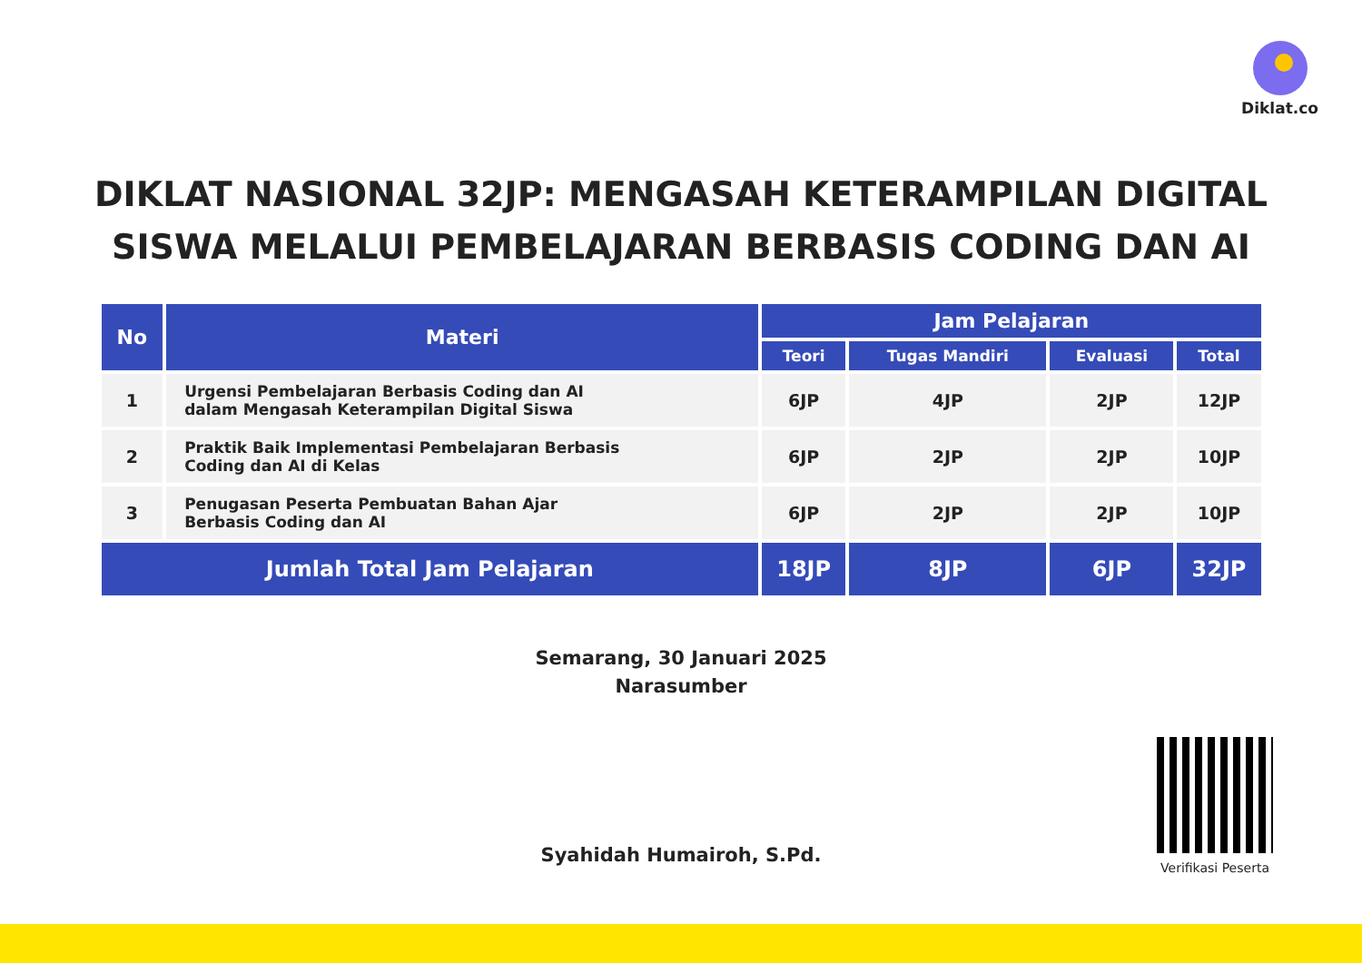Diklat.co
DIKLAT NASIONAL 32JP: MENGASAH KETERAMPILAN DIGITAL
SISWA MELALUI PEMBELAJARAN BERBASIS CODING DAN AI
| No | Materi | Jam Pelajaran | | | |
| --- | --- | --- | --- | --- | --- |
| | | Teori | Tugas Mandiri | Evaluasi | Total |
| 1 | Urgensi Pembelajaran Berbasis Coding dan AI dalam Mengasah Keterampilan Digital Siswa | 6JP | 4JP | 2JP | 12JP |
| 2 | Praktik Baik Implementasi Pembelajaran Berbasis Coding dan AI di Kelas | 6JP | 2JP | 2JP | 10JP |
| 3 | Penugasan Peserta Pembuatan Bahan Ajar Berbasis Coding dan AI | 6JP | 2JP | 2JP | 10JP |
| Jumlah Total Jam Pelajaran | | 18JP | 8JP | 6JP | 32JP |
Semarang, 30 Januari 2025
Narasumber
Syahidah Humairoh, S.Pd.
Verifikasi Peserta